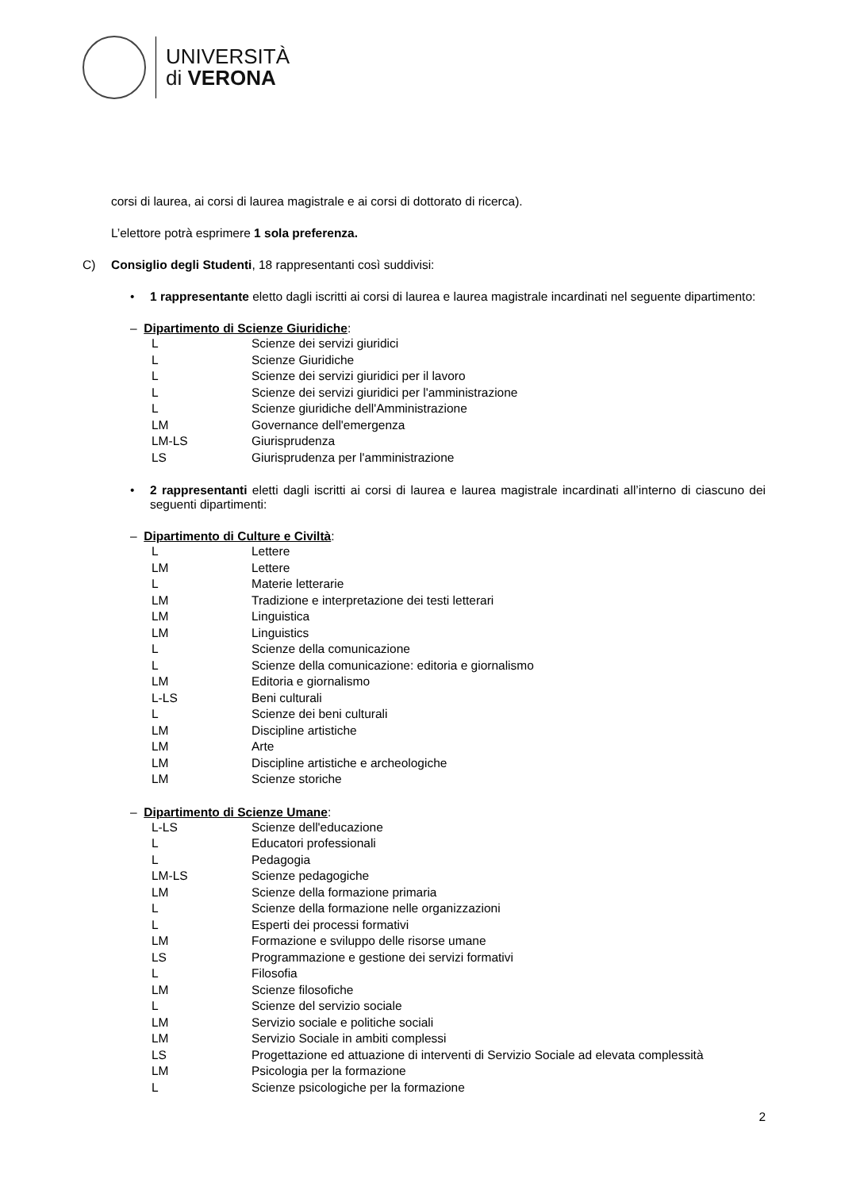UNIVERSITÀ
di VERONA
corsi di laurea, ai corsi di laurea magistrale e ai corsi di dottorato di ricerca).
L’elettore potrà esprimere 1 sola preferenza.
C) Consiglio degli Studenti, 18 rappresentanti così suddivisi:
• 1 rappresentante eletto dagli iscritti ai corsi di laurea e laurea magistrale incardinati nel seguente dipartimento:
– Dipartimento di Scienze Giuridiche:
| L | Scienze dei servizi giuridici |
| L | Scienze Giuridiche |
| L | Scienze dei servizi giuridici per il lavoro |
| L | Scienze dei servizi giuridici per l'amministrazione |
| L | Scienze giuridiche dell'Amministrazione |
| LM | Governance dell'emergenza |
| LM-LS | Giurisprudenza |
| LS | Giurisprudenza per l'amministrazione |
• 2 rappresentanti eletti dagli iscritti ai corsi di laurea e laurea magistrale incardinati all’interno di ciascuno dei seguenti dipartimenti:
– Dipartimento di Culture e Civiltà:
| L | Lettere |
| LM | Lettere |
| L | Materie letterarie |
| LM | Tradizione e interpretazione dei testi letterari |
| LM | Linguistica |
| LM | Linguistics |
| L | Scienze della comunicazione |
| L | Scienze della comunicazione: editoria e giornalismo |
| LM | Editoria e giornalismo |
| L-LS | Beni culturali |
| L | Scienze dei beni culturali |
| LM | Discipline artistiche |
| LM | Arte |
| LM | Discipline artistiche e archeologiche |
| LM | Scienze storiche |
– Dipartimento di Scienze Umane:
| L-LS | Scienze dell'educazione |
| L | Educatori professionali |
| L | Pedagogia |
| LM-LS | Scienze pedagogiche |
| LM | Scienze della formazione primaria |
| L | Scienze della formazione nelle organizzazioni |
| L | Esperti dei processi formativi |
| LM | Formazione e sviluppo delle risorse umane |
| LS | Programmazione e gestione dei servizi formativi |
| L | Filosofia |
| LM | Scienze filosofiche |
| L | Scienze del servizio sociale |
| LM | Servizio sociale e politiche sociali |
| LM | Servizio Sociale in ambiti complessi |
| LS | Progettazione ed attuazione di interventi di Servizio Sociale ad elevata complessità |
| LM | Psicologia per la formazione |
| L | Scienze psicologiche per la formazione |
2